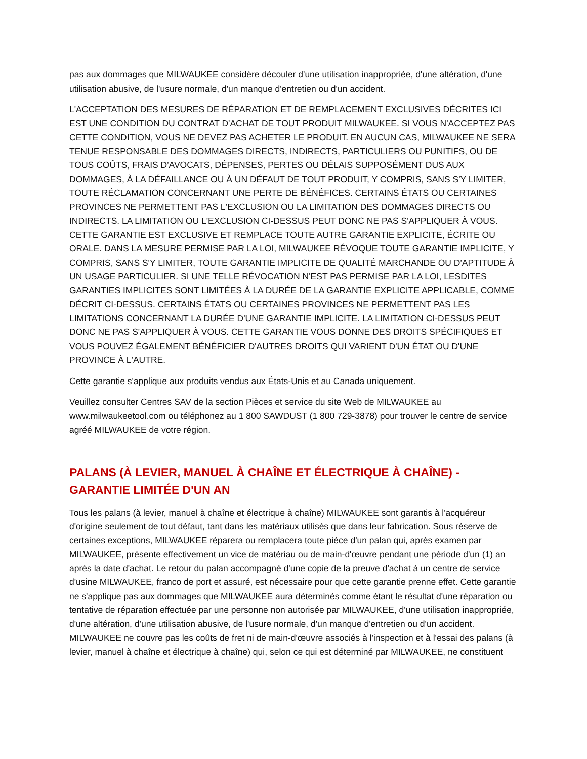pas aux dommages que MILWAUKEE considère découler d'une utilisation inappropriée, d'une altération, d'une utilisation abusive, de l'usure normale, d'un manque d'entretien ou d'un accident.
L'ACCEPTATION DES MESURES DE RÉPARATION ET DE REMPLACEMENT EXCLUSIVES DÉCRITES ICI EST UNE CONDITION DU CONTRAT D'ACHAT DE TOUT PRODUIT MILWAUKEE. SI VOUS N'ACCEPTEZ PAS CETTE CONDITION, VOUS NE DEVEZ PAS ACHETER LE PRODUIT. EN AUCUN CAS, MILWAUKEE NE SERA TENUE RESPONSABLE DES DOMMAGES DIRECTS, INDIRECTS, PARTICULIERS OU PUNITIFS, OU DE TOUS COÛTS, FRAIS D'AVOCATS, DÉPENSES, PERTES OU DÉLAIS SUPPOSÉMENT DUS AUX DOMMAGES, À LA DÉFAILLANCE OU À UN DÉFAUT DE TOUT PRODUIT, Y COMPRIS, SANS S'Y LIMITER, TOUTE RÉCLAMATION CONCERNANT UNE PERTE DE BÉNÉFICES. CERTAINS ÉTATS OU CERTAINES PROVINCES NE PERMETTENT PAS L'EXCLUSION OU LA LIMITATION DES DOMMAGES DIRECTS OU INDIRECTS. LA LIMITATION OU L'EXCLUSION CI-DESSUS PEUT DONC NE PAS S'APPLIQUER À VOUS. CETTE GARANTIE EST EXCLUSIVE ET REMPLACE TOUTE AUTRE GARANTIE EXPLICITE, ÉCRITE OU ORALE. DANS LA MESURE PERMISE PAR LA LOI, MILWAUKEE RÉVOQUE TOUTE GARANTIE IMPLICITE, Y COMPRIS, SANS S'Y LIMITER, TOUTE GARANTIE IMPLICITE DE QUALITÉ MARCHANDE OU D'APTITUDE À UN USAGE PARTICULIER. SI UNE TELLE RÉVOCATION N'EST PAS PERMISE PAR LA LOI, LESDITES GARANTIES IMPLICITES SONT LIMITÉES À LA DURÉE DE LA GARANTIE EXPLICITE APPLICABLE, COMME DÉCRIT CI-DESSUS. CERTAINS ÉTATS OU CERTAINES PROVINCES NE PERMETTENT PAS LES LIMITATIONS CONCERNANT LA DURÉE D'UNE GARANTIE IMPLICITE. LA LIMITATION CI-DESSUS PEUT DONC NE PAS S'APPLIQUER À VOUS. CETTE GARANTIE VOUS DONNE DES DROITS SPÉCIFIQUES ET VOUS POUVEZ ÉGALEMENT BÉNÉFICIER D'AUTRES DROITS QUI VARIENT D'UN ÉTAT OU D'UNE PROVINCE À L'AUTRE.
Cette garantie s'applique aux produits vendus aux États-Unis et au Canada uniquement.
Veuillez consulter Centres SAV de la section Pièces et service du site Web de MILWAUKEE au www.milwaukeetool.com ou téléphonez au 1 800 SAWDUST (1 800 729-3878) pour trouver le centre de service agréé MILWAUKEE de votre région.
PALANS (À LEVIER, MANUEL À CHAÎNE ET ÉLECTRIQUE À CHAÎNE) - GARANTIE LIMITÉE D'UN AN
Tous les palans (à levier, manuel à chaîne et électrique à chaîne) MILWAUKEE sont garantis à l'acquéreur d'origine seulement de tout défaut, tant dans les matériaux utilisés que dans leur fabrication. Sous réserve de certaines exceptions, MILWAUKEE réparera ou remplacera toute pièce d'un palan qui, après examen par MILWAUKEE, présente effectivement un vice de matériau ou de main-d'œuvre pendant une période d'un (1) an après la date d'achat. Le retour du palan accompagné d'une copie de la preuve d'achat à un centre de service d'usine MILWAUKEE, franco de port et assuré, est nécessaire pour que cette garantie prenne effet. Cette garantie ne s'applique pas aux dommages que MILWAUKEE aura déterminés comme étant le résultat d'une réparation ou tentative de réparation effectuée par une personne non autorisée par MILWAUKEE, d'une utilisation inappropriée, d'une altération, d'une utilisation abusive, de l'usure normale, d'un manque d'entretien ou d'un accident. MILWAUKEE ne couvre pas les coûts de fret ni de main-d'œuvre associés à l'inspection et à l'essai des palans (à levier, manuel à chaîne et électrique à chaîne) qui, selon ce qui est déterminé par MILWAUKEE, ne constituent